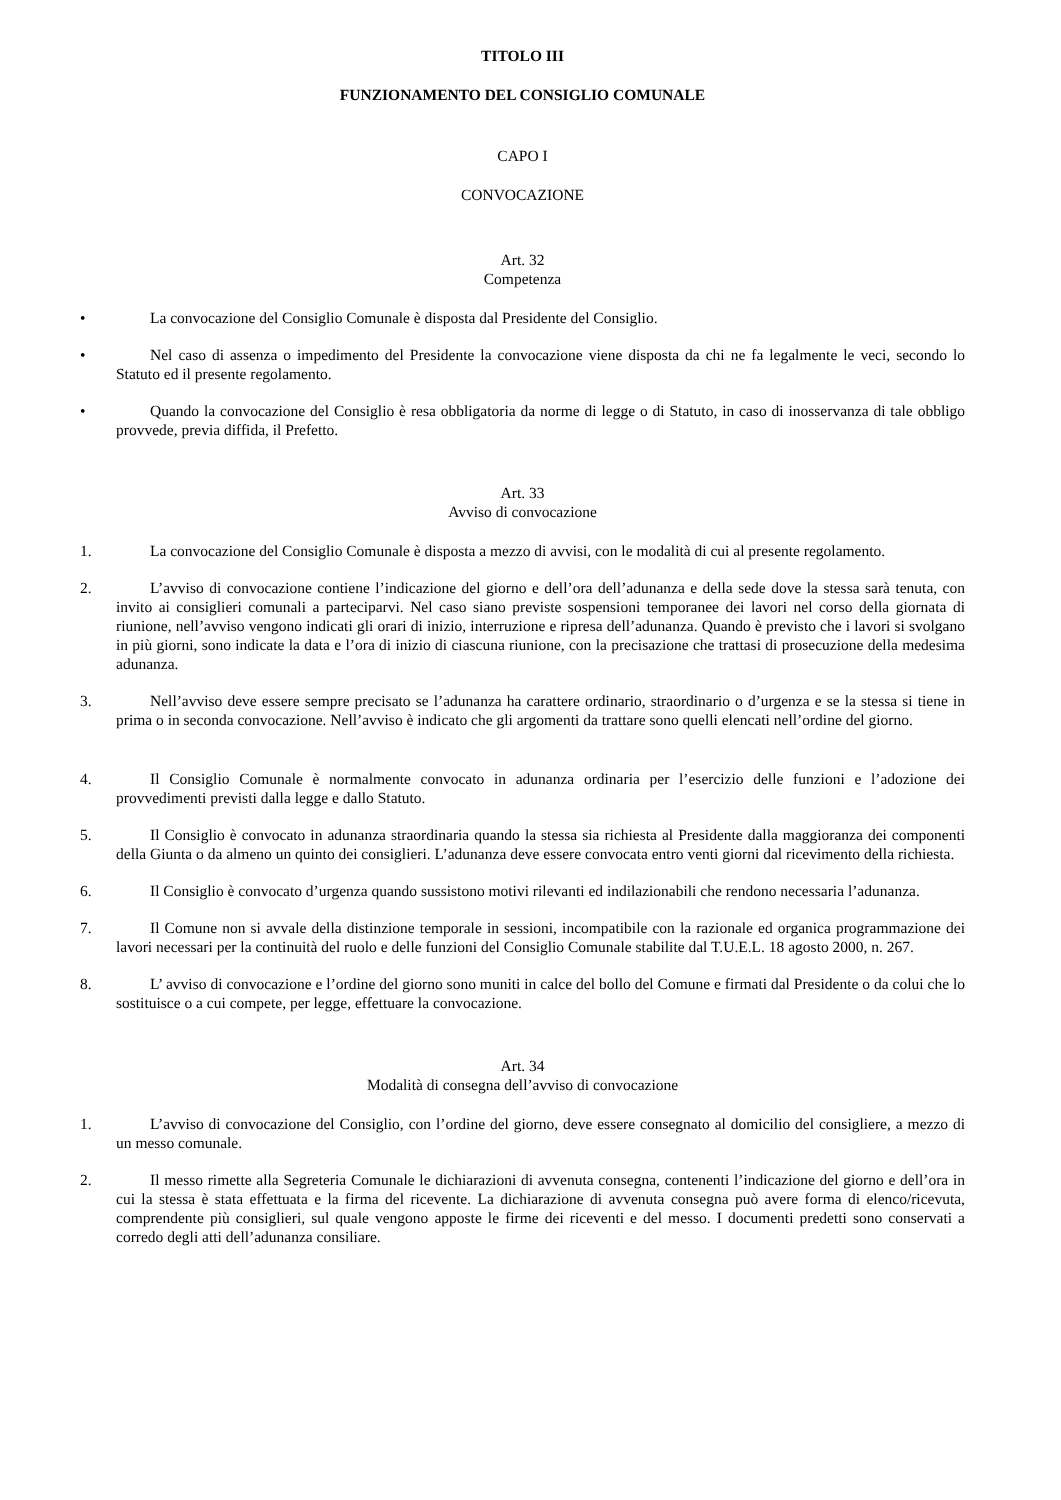TITOLO III
FUNZIONAMENTO DEL CONSIGLIO COMUNALE
CAPO I
CONVOCAZIONE
Art. 32
Competenza
• La convocazione del Consiglio Comunale è disposta dal Presidente del Consiglio.
• Nel caso di assenza o impedimento del Presidente la convocazione viene disposta da chi ne fa legalmente le veci, secondo lo Statuto ed il presente regolamento.
• Quando la convocazione del Consiglio è resa obbligatoria da norme di legge o di Statuto, in caso di inosservanza di tale obbligo provvede, previa diffida, il Prefetto.
Art. 33
Avviso di convocazione
1. La convocazione del Consiglio Comunale è disposta a mezzo di avvisi, con le modalità di cui al presente regolamento.
2. L’avviso di convocazione contiene l’indicazione del giorno e dell’ora dell’adunanza e della sede dove la stessa sarà tenuta, con invito ai consiglieri comunali a parteciparvi. Nel caso siano previste sospensioni temporanee dei lavori nel corso della giornata di riunione, nell’avviso vengono indicati gli orari di inizio, interruzione e ripresa dell’adunanza. Quando è previsto che i lavori si svolgano in più giorni, sono indicate la data e l’ora di inizio di ciascuna riunione, con la precisazione che trattasi di prosecuzione della medesima adunanza.
3. Nell’avviso deve essere sempre precisato se l’adunanza ha carattere ordinario, straordinario o d’urgenza e se la stessa si tiene in prima o in seconda convocazione. Nell’avviso è indicato che gli argomenti da trattare sono quelli elencati nell’ordine del giorno.
4. Il Consiglio Comunale è normalmente convocato in adunanza ordinaria per l’esercizio delle funzioni e l’adozione dei provvedimenti previsti dalla legge e dallo Statuto.
5. Il Consiglio è convocato in adunanza straordinaria quando la stessa sia richiesta al Presidente dalla maggioranza dei componenti della Giunta o da almeno un quinto dei consiglieri. L’adunanza deve essere convocata entro venti giorni dal ricevimento della richiesta.
6. Il Consiglio è convocato d’urgenza quando sussistono motivi rilevanti ed indilazionabili che rendono necessaria l’adunanza.
7. Il Comune non si avvale della distinzione temporale in sessioni, incompatibile con la razionale ed organica programmazione dei lavori necessari per la continuità del ruolo e delle funzioni del Consiglio Comunale stabilite dal T.U.E.L. 18 agosto 2000, n. 267.
8. L’ avviso di convocazione e l’ordine del giorno sono muniti in calce del bollo del Comune e firmati dal Presidente o da colui che lo sostituisce o a cui compete, per legge, effettuare la convocazione.
Art. 34
Modalità di consegna dell’avviso di convocazione
1. L’avviso di convocazione del Consiglio, con l’ordine del giorno, deve essere consegnato al domicilio del consigliere, a mezzo di un messo comunale.
2. Il messo rimette alla Segreteria Comunale le dichiarazioni di avvenuta consegna, contenenti l’indicazione del giorno e dell’ora in cui la stessa è stata effettuata e la firma del ricevente. La dichiarazione di avvenuta consegna può avere forma di elenco/ricevuta, comprendente più consiglieri, sul quale vengono apposte le firme dei riceventi e del messo. I documenti predetti sono conservati a corredo degli atti dell’adunanza consiliare.